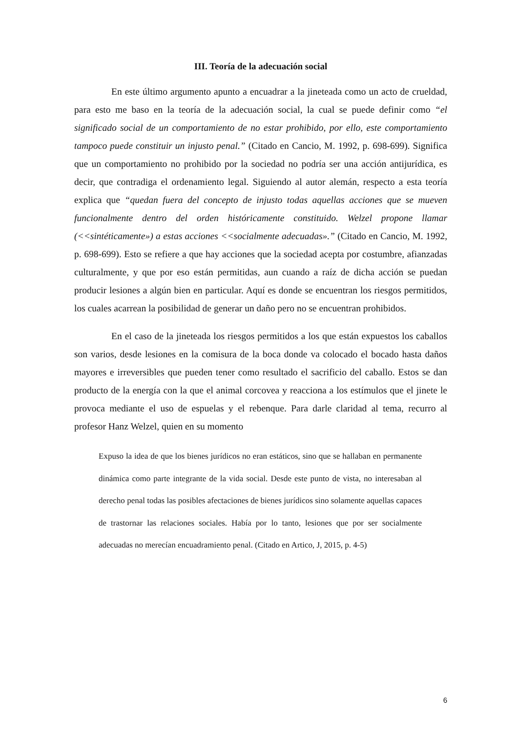III. Teoría de la adecuación social
En este último argumento apunto a encuadrar a la jineteada como un acto de crueldad, para esto me baso en la teoría de la adecuación social, la cual se puede definir como “el significado social de un comportamiento de no estar prohibido, por ello, este comportamiento tampoco puede constituir un injusto penal.” (Citado en Cancio, M. 1992, p. 698-699). Significa que un comportamiento no prohibido por la sociedad no podría ser una acción antijurídica, es decir, que contradiga el ordenamiento legal. Siguiendo al autor alemán, respecto a esta teoría explica que “quedan fuera del concepto de injusto todas aquellas acciones que se mueven funcionalmente dentro del orden históricamente constituido. Welzel propone llamar (<<sintéticamente») a estas acciones <<socialmente adecuadas».” (Citado en Cancio, M. 1992, p. 698-699). Esto se refiere a que hay acciones que la sociedad acepta por costumbre, afianzadas culturalmente, y que por eso están permitidas, aun cuando a raíz de dicha acción se puedan producir lesiones a algún bien en particular. Aquí es donde se encuentran los riesgos permitidos, los cuales acarrean la posibilidad de generar un daño pero no se encuentran prohibidos.
En el caso de la jineteada los riesgos permitidos a los que están expuestos los caballos son varios, desde lesiones en la comisura de la boca donde va colocado el bocado hasta daños mayores e irreversibles que pueden tener como resultado el sacrificio del caballo. Estos se dan producto de la energía con la que el animal corcovea y reacciona a los estímulos que el jinete le provoca mediante el uso de espuelas y el rebenque. Para darle claridad al tema, recurro al profesor Hanz Welzel, quien en su momento
Expuso la idea de que los bienes jurídicos no eran estáticos, sino que se hallaban en permanente dinámica como parte integrante de la vida social. Desde este punto de vista, no interesaban al derecho penal todas las posibles afectaciones de bienes jurídicos sino solamente aquellas capaces de trastornar las relaciones sociales. Había por lo tanto, lesiones que por ser socialmente adecuadas no merecían encuadramiento penal. (Citado en Artico, J, 2015, p. 4-5)
6